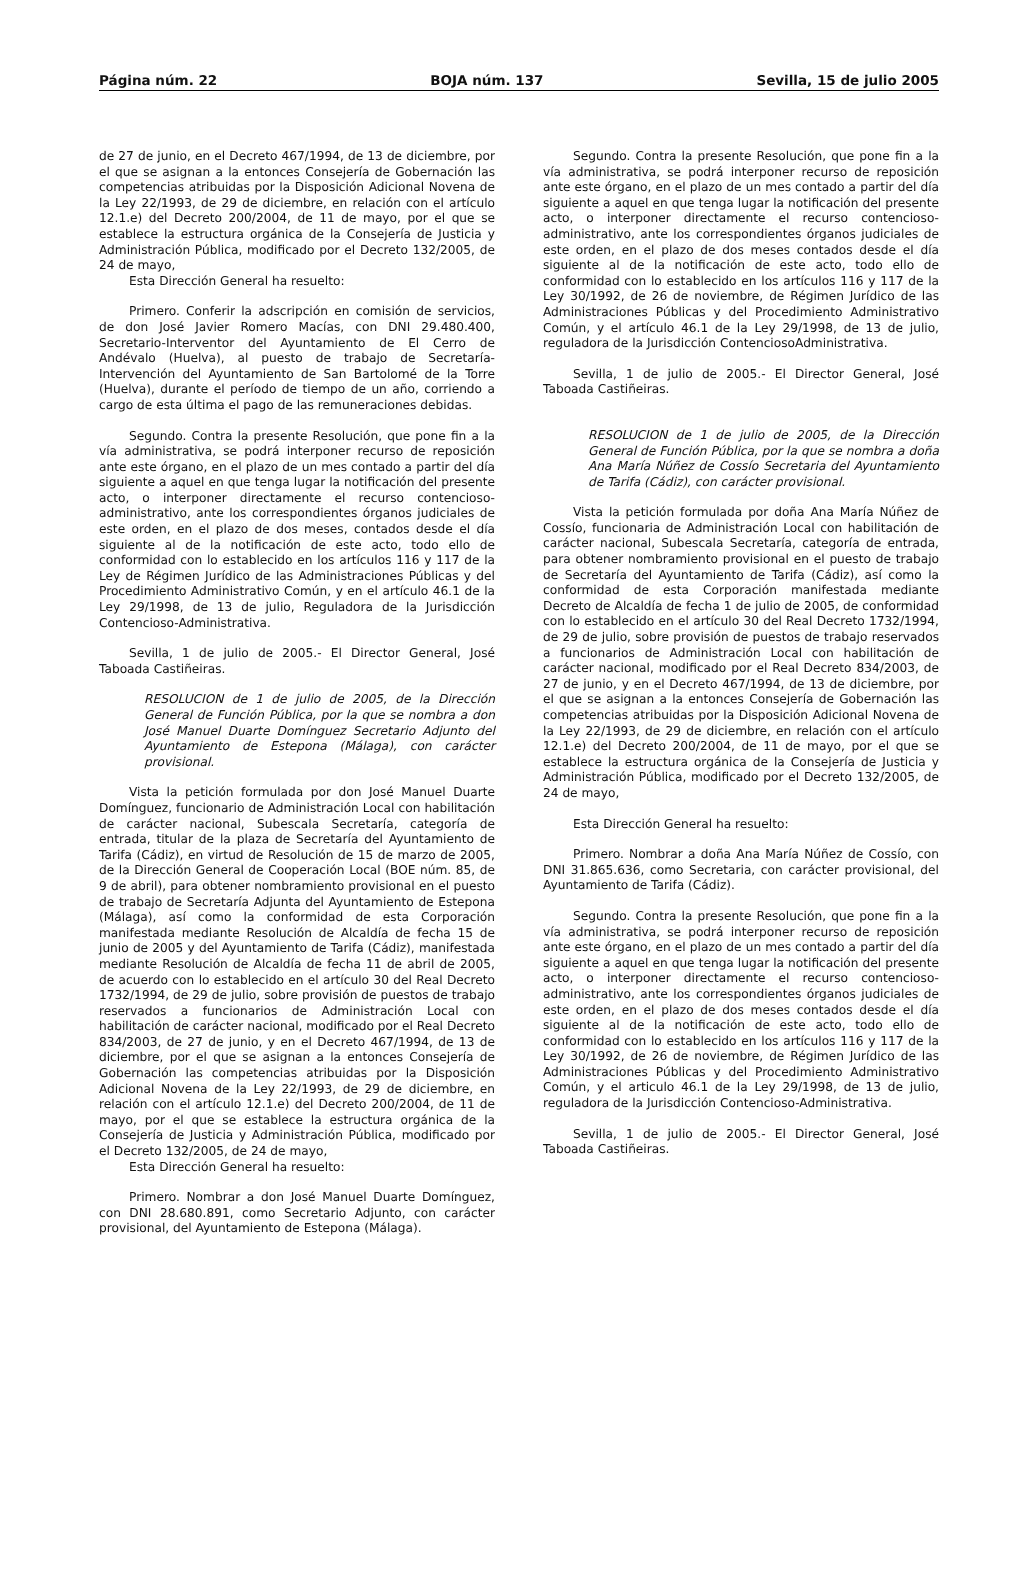Página núm. 22 BOJA núm. 137 Sevilla, 15 de julio 2005
de 27 de junio, en el Decreto 467/1994, de 13 de diciembre, por el que se asignan a la entonces Consejería de Gobernación las competencias atribuidas por la Disposición Adicional Novena de la Ley 22/1993, de 29 de diciembre, en relación con el artículo 12.1.e) del Decreto 200/2004, de 11 de mayo, por el que se establece la estructura orgánica de la Consejería de Justicia y Administración Pública, modificado por el Decreto 132/2005, de 24 de mayo,
Esta Dirección General ha resuelto:
Primero. Conferir la adscripción en comisión de servicios, de don José Javier Romero Macías, con DNI 29.480.400, Secretario-Interventor del Ayuntamiento de El Cerro de Andévalo (Huelva), al puesto de trabajo de Secretaría-Intervención del Ayuntamiento de San Bartolomé de la Torre (Huelva), durante el período de tiempo de un año, corriendo a cargo de esta última el pago de las remuneraciones debidas.
Segundo. Contra la presente Resolución, que pone fin a la vía administrativa, se podrá interponer recurso de reposición ante este órgano, en el plazo de un mes contado a partir del día siguiente a aquel en que tenga lugar la notificación del presente acto, o interponer directamente el recurso contencioso-administrativo, ante los correspondientes órganos judiciales de este orden, en el plazo de dos meses, contados desde el día siguiente al de la notificación de este acto, todo ello de conformidad con lo establecido en los artículos 116 y 117 de la Ley de Régimen Jurídico de las Administraciones Públicas y del Procedimiento Administrativo Común, y en el artículo 46.1 de la Ley 29/1998, de 13 de julio, Reguladora de la Jurisdicción Contencioso-Administrativa.
Sevilla, 1 de julio de 2005.- El Director General, José Taboada Castiñeiras.
RESOLUCION de 1 de julio de 2005, de la Dirección General de Función Pública, por la que se nombra a don José Manuel Duarte Domínguez Secretario Adjunto del Ayuntamiento de Estepona (Málaga), con carácter provisional.
Vista la petición formulada por don José Manuel Duarte Domínguez, funcionario de Administración Local con habilitación de carácter nacional, Subescala Secretaría, categoría de entrada, titular de la plaza de Secretaría del Ayuntamiento de Tarifa (Cádiz), en virtud de Resolución de 15 de marzo de 2005, de la Dirección General de Cooperación Local (BOE núm. 85, de 9 de abril), para obtener nombramiento provisional en el puesto de trabajo de Secretaría Adjunta del Ayuntamiento de Estepona (Málaga), así como la conformidad de esta Corporación manifestada mediante Resolución de Alcaldía de fecha 15 de junio de 2005 y del Ayuntamiento de Tarifa (Cádiz), manifestada mediante Resolución de Alcaldía de fecha 11 de abril de 2005, de acuerdo con lo establecido en el artículo 30 del Real Decreto 1732/1994, de 29 de julio, sobre provisión de puestos de trabajo reservados a funcionarios de Administración Local con habilitación de carácter nacional, modificado por el Real Decreto 834/2003, de 27 de junio, y en el Decreto 467/1994, de 13 de diciembre, por el que se asignan a la entonces Consejería de Gobernación las competencias atribuidas por la Disposición Adicional Novena de la Ley 22/1993, de 29 de diciembre, en relación con el artículo 12.1.e) del Decreto 200/2004, de 11 de mayo, por el que se establece la estructura orgánica de la Consejería de Justicia y Administración Pública, modificado por el Decreto 132/2005, de 24 de mayo,
Esta Dirección General ha resuelto:
Primero. Nombrar a don José Manuel Duarte Domínguez, con DNI 28.680.891, como Secretario Adjunto, con carácter provisional, del Ayuntamiento de Estepona (Málaga).
Segundo. Contra la presente Resolución, que pone fin a la vía administrativa, se podrá interponer recurso de reposición ante este órgano, en el plazo de un mes contado a partir del día siguiente a aquel en que tenga lugar la notificación del presente acto, o interponer directamente el recurso contencioso-administrativo, ante los correspondientes órganos judiciales de este orden, en el plazo de dos meses contados desde el día siguiente al de la notificación de este acto, todo ello de conformidad con lo establecido en los artículos 116 y 117 de la Ley 30/1992, de 26 de noviembre, de Régimen Jurídico de las Administraciones Públicas y del Procedimiento Administrativo Común, y el artículo 46.1 de la Ley 29/1998, de 13 de julio, reguladora de la Jurisdicción ContenciosoAdministrativa.
Sevilla, 1 de julio de 2005.- El Director General, José Taboada Castiñeiras.
RESOLUCION de 1 de julio de 2005, de la Dirección General de Función Pública, por la que se nombra a doña Ana María Núñez de Cossío Secretaria del Ayuntamiento de Tarifa (Cádiz), con carácter provisional.
Vista la petición formulada por doña Ana María Núñez de Cossío, funcionaria de Administración Local con habilitación de carácter nacional, Subescala Secretaría, categoría de entrada, para obtener nombramiento provisional en el puesto de trabajo de Secretaría del Ayuntamiento de Tarifa (Cádiz), así como la conformidad de esta Corporación manifestada mediante Decreto de Alcaldía de fecha 1 de julio de 2005, de conformidad con lo establecido en el artículo 30 del Real Decreto 1732/1994, de 29 de julio, sobre provisión de puestos de trabajo reservados a funcionarios de Administración Local con habilitación de carácter nacional, modificado por el Real Decreto 834/2003, de 27 de junio, y en el Decreto 467/1994, de 13 de diciembre, por el que se asignan a la entonces Consejería de Gobernación las competencias atribuidas por la Disposición Adicional Novena de la Ley 22/1993, de 29 de diciembre, en relación con el artículo 12.1.e) del Decreto 200/2004, de 11 de mayo, por el que se establece la estructura orgánica de la Consejería de Justicia y Administración Pública, modificado por el Decreto 132/2005, de 24 de mayo,
Esta Dirección General ha resuelto:
Primero. Nombrar a doña Ana María Núñez de Cossío, con DNI 31.865.636, como Secretaria, con carácter provisional, del Ayuntamiento de Tarifa (Cádiz).
Segundo. Contra la presente Resolución, que pone fin a la vía administrativa, se podrá interponer recurso de reposición ante este órgano, en el plazo de un mes contado a partir del día siguiente a aquel en que tenga lugar la notificación del presente acto, o interponer directamente el recurso contencioso-administrativo, ante los correspondientes órganos judiciales de este orden, en el plazo de dos meses contados desde el día siguiente al de la notificación de este acto, todo ello de conformidad con lo establecido en los artículos 116 y 117 de la Ley 30/1992, de 26 de noviembre, de Régimen Jurídico de las Administraciones Públicas y del Procedimiento Administrativo Común, y el articulo 46.1 de la Ley 29/1998, de 13 de julio, reguladora de la Jurisdicción Contencioso-Administrativa.
Sevilla, 1 de julio de 2005.- El Director General, José Taboada Castiñeiras.